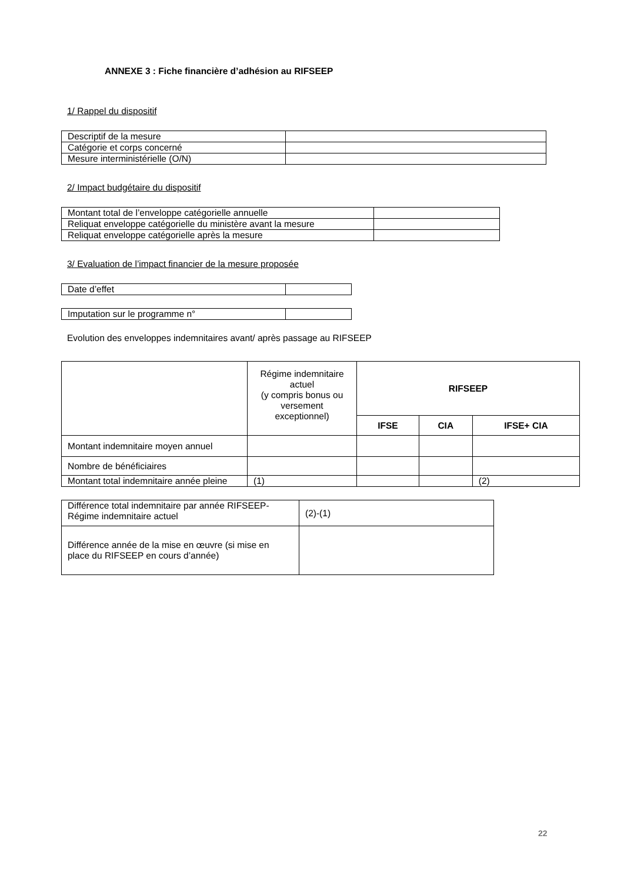ANNEXE 3 : Fiche financière d’adhésion au RIFSEEP
1/ Rappel du dispositif
| Descriptif de la mesure | |
| Catégorie et corps concerné | |
| Mesure interministérielle (O/N) | |
2/ Impact budgétaire du dispositif
| Montant total de l’enveloppe catégorielle annuelle | |
| Reliquat enveloppe catégorielle du ministère avant la mesure | |
| Reliquat enveloppe catégorielle après la mesure | |
3/ Evaluation de l’impact financier de la mesure proposée
| Date d’effet | |
| Imputation sur le programme n° | |
Evolution des enveloppes indemnitaires avant/ après passage au RIFSEEP
| | Régime indemnitaire actuel (y compris bonus ou versement exceptionnel) | RIFSEEP | | |
| --- | --- | --- | --- | --- |
| | | IFSE | CIA | IFSE+ CIA |
| Montant indemnitaire moyen annuel | | | | |
| Nombre de bénéficiaires | | | | |
| Montant total indemnitaire année pleine | (1) | | | (2) |
| Différence total indemnitaire par année RIFSEEP- Régime indemnitaire actuel | (2)-(1) |
| Différence année de la mise en œuvre (si mise en place du RIFSEEP en cours d’année) | |
22